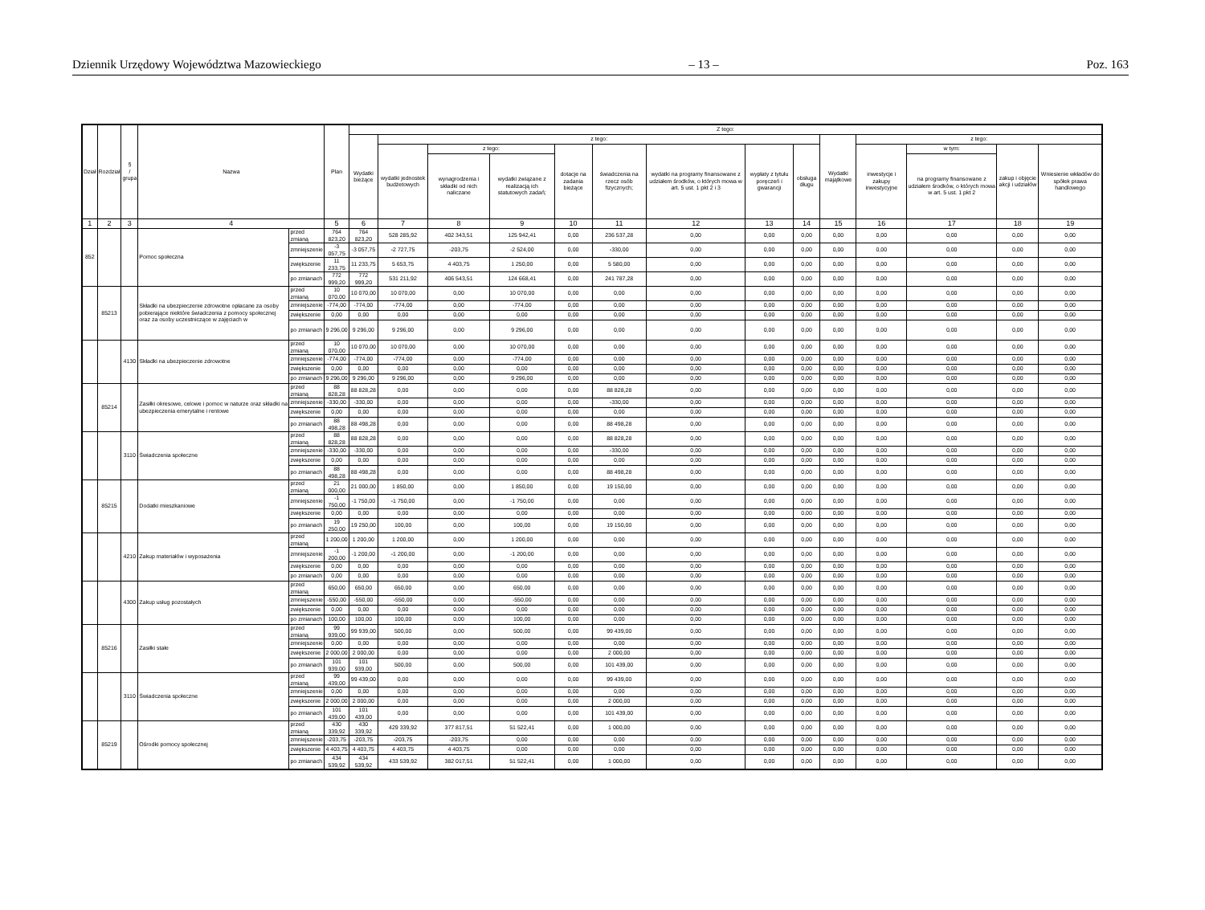Dziennik Urzędowy Województwa Mazowieckiego – 13 – Poz. 163
| Dział | Rozdział | § / grupa | Nazwa | | Plan | Z tego: | | | | | | | | | | | | | |
| --- | --- | --- | --- | --- | --- | --- | --- | --- | --- | --- | --- | --- | --- | --- | --- | --- | --- | --- | --- |
| | | | | | | Wydatki bieżące | z tego: | | | | | | | | Wydatki majątkowe | z tego: | | | |
| | | | | | | | wydatki jednostek budżetowych | z tego: | | dotacje na zadania bieżące | świadczenia na rzecz osób fizycznych; | wydatki na programy finansowane z udziałem środków, o których mowa w art. 5 ust. 1 pkt 2 i 3 | wypłaty z tytułu poręczeń i gwarancji | obsługa długu | | inwestycje i zakupy inwestycyjne | w tym: | zakup i objęcie akcji i udziałów | Wniesienie wkładów do spółek prawa handlowego |
| | | | | | | | | wynagrodzenia i składki od nich naliczane | wydatki związane z realizacją ich statutowych zadań; | | | | | | | | na programy finansowane z udziałem środków, o których mowa w art. 5 ust. 1 pkt 2 | | |
| 1 | 2 | 3 | 4 | | 5 | 6 | 7 | 8 | 9 | 10 | 11 | 12 | 13 | 14 | 15 | 16 | 17 | 18 | 19 |
| 852 | | | Pomoc społeczna | przed zmianą | 764 823,20 | 764 823,20 | 528 285,92 | 402 343,51 | 125 942,41 | 0,00 | 236 537,28 | 0,00 | 0,00 | 0,00 | 0,00 | 0,00 | 0,00 | 0,00 | 0,00 |
| | | | | zmniejszenie | -3 057,75 | -3 057,75 | -2 727,75 | -203,75 | -2 524,00 | 0,00 | -330,00 | 0,00 | 0,00 | 0,00 | 0,00 | 0,00 | 0,00 | 0,00 | 0,00 |
| | | | | zwiększenie | 11 233,75 | 11 233,75 | 5 653,75 | 4 403,75 | 1 250,00 | 0,00 | 5 580,00 | 0,00 | 0,00 | 0,00 | 0,00 | 0,00 | 0,00 | 0,00 | 0,00 |
| | | | | po zmianach | 772 999,20 | 772 999,20 | 531 211,92 | 406 543,51 | 124 668,41 | 0,00 | 241 787,28 | 0,00 | 0,00 | 0,00 | 0,00 | 0,00 | 0,00 | 0,00 | 0,00 |
| | 85213 | | Składki na ubezpieczenie zdrowotne opłacane za osoby pobierające niektóre świadczenia z pomocy społecznej oraz za osoby uczestniczące w zajęciach w | przed zmianą | 10 070,00 | 10 070,00 | 10 070,00 | 0,00 | 10 070,00 | 0,00 | 0,00 | 0,00 | 0,00 | 0,00 | 0,00 | 0,00 | 0,00 | 0,00 | 0,00 |
| | | | | zmniejszenie | -774,00 | -774,00 | -774,00 | 0,00 | -774,00 | 0,00 | 0,00 | 0,00 | 0,00 | 0,00 | 0,00 | 0,00 | 0,00 | 0,00 | 0,00 |
| | | | | zwiększenie | 0,00 | 0,00 | 0,00 | 0,00 | 0,00 | 0,00 | 0,00 | 0,00 | 0,00 | 0,00 | 0,00 | 0,00 | 0,00 | 0,00 | 0,00 |
| | | | | po zmianach | 9 296,00 | 9 296,00 | 9 296,00 | 0,00 | 9 296,00 | 0,00 | 0,00 | 0,00 | 0,00 | 0,00 | 0,00 | 0,00 | 0,00 | 0,00 | 0,00 |
| | | 4130 | Składki na ubezpieczenie zdrowotne | przed zmianą | 10 070,00 | 10 070,00 | 10 070,00 | 0,00 | 10 070,00 | 0,00 | 0,00 | 0,00 | 0,00 | 0,00 | 0,00 | 0,00 | 0,00 | 0,00 | 0,00 |
| | | | | zmniejszenie | -774,00 | -774,00 | -774,00 | 0,00 | -774,00 | 0,00 | 0,00 | 0,00 | 0,00 | 0,00 | 0,00 | 0,00 | 0,00 | 0,00 | 0,00 |
| | | | | zwiększenie | 0,00 | 0,00 | 0,00 | 0,00 | 0,00 | 0,00 | 0,00 | 0,00 | 0,00 | 0,00 | 0,00 | 0,00 | 0,00 | 0,00 | 0,00 |
| | | | | po zmianach | 9 296,00 | 9 296,00 | 9 296,00 | 0,00 | 9 296,00 | 0,00 | 0,00 | 0,00 | 0,00 | 0,00 | 0,00 | 0,00 | 0,00 | 0,00 | 0,00 |
| | 85214 | | Zasiłki okresowe, celowe i pomoc w naturze oraz składki na ubezpieczenia emerytalne i rentowe | przed zmianą | 88 828,28 | 88 828,28 | 0,00 | 0,00 | 0,00 | 0,00 | 88 828,28 | 0,00 | 0,00 | 0,00 | 0,00 | 0,00 | 0,00 | 0,00 | 0,00 |
| | | | | zmniejszenie | -330,00 | -330,00 | 0,00 | 0,00 | 0,00 | 0,00 | -330,00 | 0,00 | 0,00 | 0,00 | 0,00 | 0,00 | 0,00 | 0,00 | 0,00 |
| | | | | zwiększenie | 0,00 | 0,00 | 0,00 | 0,00 | 0,00 | 0,00 | 0,00 | 0,00 | 0,00 | 0,00 | 0,00 | 0,00 | 0,00 | 0,00 | 0,00 |
| | | | | po zmianach | 88 498,28 | 88 498,28 | 0,00 | 0,00 | 0,00 | 0,00 | 88 498,28 | 0,00 | 0,00 | 0,00 | 0,00 | 0,00 | 0,00 | 0,00 | 0,00 |
| | | 3110 | Świadczenia społeczne | przed zmianą | 88 828,28 | 88 828,28 | 0,00 | 0,00 | 0,00 | 0,00 | 88 828,28 | 0,00 | 0,00 | 0,00 | 0,00 | 0,00 | 0,00 | 0,00 | 0,00 |
| | | | | zmniejszenie | -330,00 | -330,00 | 0,00 | 0,00 | 0,00 | 0,00 | -330,00 | 0,00 | 0,00 | 0,00 | 0,00 | 0,00 | 0,00 | 0,00 | 0,00 |
| | | | | zwiększenie | 0,00 | 0,00 | 0,00 | 0,00 | 0,00 | 0,00 | 0,00 | 0,00 | 0,00 | 0,00 | 0,00 | 0,00 | 0,00 | 0,00 | 0,00 |
| | | | | po zmianach | 88 498,28 | 88 498,28 | 0,00 | 0,00 | 0,00 | 0,00 | 88 498,28 | 0,00 | 0,00 | 0,00 | 0,00 | 0,00 | 0,00 | 0,00 | 0,00 |
| | 85215 | | Dodatki mieszkaniowe | przed zmianą | 21 000,00 | 21 000,00 | 1 850,00 | 0,00 | 1 850,00 | 0,00 | 19 150,00 | 0,00 | 0,00 | 0,00 | 0,00 | 0,00 | 0,00 | 0,00 | 0,00 |
| | | | | zmniejszenie | -1 750,00 | -1 750,00 | -1 750,00 | 0,00 | -1 750,00 | 0,00 | 0,00 | 0,00 | 0,00 | 0,00 | 0,00 | 0,00 | 0,00 | 0,00 | 0,00 |
| | | | | zwiększenie | 0,00 | 0,00 | 0,00 | 0,00 | 0,00 | 0,00 | 0,00 | 0,00 | 0,00 | 0,00 | 0,00 | 0,00 | 0,00 | 0,00 | 0,00 |
| | | | | po zmianach | 19 250,00 | 19 250,00 | 100,00 | 0,00 | 100,00 | 0,00 | 19 150,00 | 0,00 | 0,00 | 0,00 | 0,00 | 0,00 | 0,00 | 0,00 | 0,00 |
| | | 4210 | Zakup materiałów i wyposażenia | przed zmianą | 1 200,00 | 1 200,00 | 1 200,00 | 0,00 | 1 200,00 | 0,00 | 0,00 | 0,00 | 0,00 | 0,00 | 0,00 | 0,00 | 0,00 | 0,00 | 0,00 |
| | | | | zmniejszenie | -1 200,00 | -1 200,00 | -1 200,00 | 0,00 | -1 200,00 | 0,00 | 0,00 | 0,00 | 0,00 | 0,00 | 0,00 | 0,00 | 0,00 | 0,00 | 0,00 |
| | | | | zwiększenie | 0,00 | 0,00 | 0,00 | 0,00 | 0,00 | 0,00 | 0,00 | 0,00 | 0,00 | 0,00 | 0,00 | 0,00 | 0,00 | 0,00 | 0,00 |
| | | | | po zmianach | 0,00 | 0,00 | 0,00 | 0,00 | 0,00 | 0,00 | 0,00 | 0,00 | 0,00 | 0,00 | 0,00 | 0,00 | 0,00 | 0,00 | 0,00 |
| | | 4300 | Zakup usług pozostałych | przed zmianą | 650,00 | 650,00 | 650,00 | 0,00 | 650,00 | 0,00 | 0,00 | 0,00 | 0,00 | 0,00 | 0,00 | 0,00 | 0,00 | 0,00 | 0,00 |
| | | | | zmniejszenie | -550,00 | -550,00 | -550,00 | 0,00 | -550,00 | 0,00 | 0,00 | 0,00 | 0,00 | 0,00 | 0,00 | 0,00 | 0,00 | 0,00 | 0,00 |
| | | | | zwiększenie | 0,00 | 0,00 | 0,00 | 0,00 | 0,00 | 0,00 | 0,00 | 0,00 | 0,00 | 0,00 | 0,00 | 0,00 | 0,00 | 0,00 | 0,00 |
| | | | | po zmianach | 100,00 | 100,00 | 100,00 | 0,00 | 100,00 | 0,00 | 0,00 | 0,00 | 0,00 | 0,00 | 0,00 | 0,00 | 0,00 | 0,00 | 0,00 |
| | 85216 | | Zasiłki stałe | przed zmianą | 99 939,00 | 99 939,00 | 500,00 | 0,00 | 500,00 | 0,00 | 99 439,00 | 0,00 | 0,00 | 0,00 | 0,00 | 0,00 | 0,00 | 0,00 | 0,00 |
| | | | | zmniejszenie | 0,00 | 0,00 | 0,00 | 0,00 | 0,00 | 0,00 | 0,00 | 0,00 | 0,00 | 0,00 | 0,00 | 0,00 | 0,00 | 0,00 | 0,00 |
| | | | | zwiększenie | 2 000,00 | 2 000,00 | 0,00 | 0,00 | 0,00 | 0,00 | 2 000,00 | 0,00 | 0,00 | 0,00 | 0,00 | 0,00 | 0,00 | 0,00 | 0,00 |
| | | | | po zmianach | 101 939,00 | 101 939,00 | 500,00 | 0,00 | 500,00 | 0,00 | 101 439,00 | 0,00 | 0,00 | 0,00 | 0,00 | 0,00 | 0,00 | 0,00 | 0,00 |
| | | 3110 | Świadczenia społeczne | przed zmianą | 99 439,00 | 99 439,00 | 0,00 | 0,00 | 0,00 | 0,00 | 99 439,00 | 0,00 | 0,00 | 0,00 | 0,00 | 0,00 | 0,00 | 0,00 | 0,00 |
| | | | | zmniejszenie | 0,00 | 0,00 | 0,00 | 0,00 | 0,00 | 0,00 | 0,00 | 0,00 | 0,00 | 0,00 | 0,00 | 0,00 | 0,00 | 0,00 | 0,00 |
| | | | | zwiększenie | 2 000,00 | 2 000,00 | 0,00 | 0,00 | 0,00 | 0,00 | 2 000,00 | 0,00 | 0,00 | 0,00 | 0,00 | 0,00 | 0,00 | 0,00 | 0,00 |
| | | | | po zmianach | 101 439,00 | 101 439,00 | 0,00 | 0,00 | 0,00 | 0,00 | 101 439,00 | 0,00 | 0,00 | 0,00 | 0,00 | 0,00 | 0,00 | 0,00 | 0,00 |
| | 85219 | | Ośrodki pomocy społecznej | przed zmianą | 430 339,92 | 430 339,92 | 429 339,92 | 377 817,51 | 51 522,41 | 0,00 | 1 000,00 | 0,00 | 0,00 | 0,00 | 0,00 | 0,00 | 0,00 | 0,00 | 0,00 |
| | | | | zmniejszenie | -203,75 | -203,75 | -203,75 | -203,75 | 0,00 | 0,00 | 0,00 | 0,00 | 0,00 | 0,00 | 0,00 | 0,00 | 0,00 | 0,00 | 0,00 |
| | | | | zwiększenie | 4 403,75 | 4 403,75 | 4 403,75 | 4 403,75 | 0,00 | 0,00 | 0,00 | 0,00 | 0,00 | 0,00 | 0,00 | 0,00 | 0,00 | 0,00 | 0,00 |
| | | | | po zmianach | 434 539,92 | 434 539,92 | 433 539,92 | 382 017,51 | 51 522,41 | 0,00 | 1 000,00 | 0,00 | 0,00 | 0,00 | 0,00 | 0,00 | 0,00 | 0,00 | 0,00 |